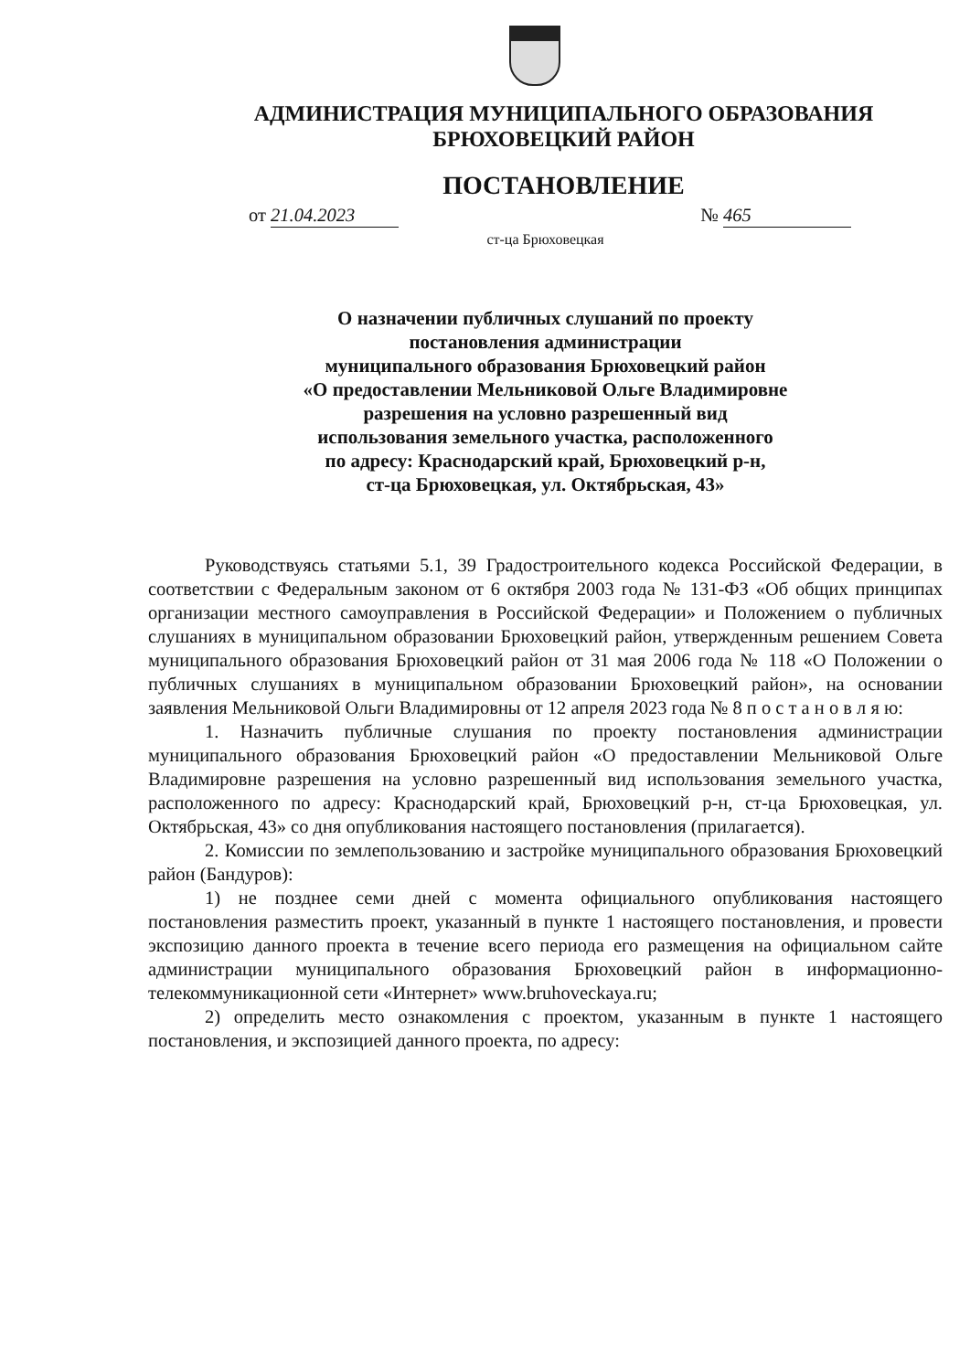АДМИНИСТРАЦИЯ МУНИЦИПАЛЬНОГО ОБРАЗОВАНИЯ
БРЮХОВЕЦКИЙ РАЙОН
ПОСТАНОВЛЕНИЕ
от 21.04.2023 № 465
ст-ца Брюховецкая
О назначении публичных слушаний по проекту
постановления администрации
муниципального образования Брюховецкий район
«О предоставлении Мельниковой Ольге Владимировне
разрешения на условно разрешенный вид
использования земельного участка, расположенного
по адресу: Краснодарский край, Брюховецкий р-н,
ст-ца Брюховецкая, ул. Октябрьская, 43»
Руководствуясь статьями 5.1, 39 Градостроительного кодекса Российской Федерации, в соответствии с Федеральным законом от 6 октября 2003 года № 131-ФЗ «Об общих принципах организации местного самоуправления в Российской Федерации» и Положением о публичных слушаниях в муниципальном образовании Брюховецкий район, утвержденным решением Совета муниципального образования Брюховецкий район от 31 мая 2006 года № 118 «О Положении о публичных слушаниях в муниципальном образовании Брюховецкий район», на основании заявления Мельниковой Ольги Владимировны от 12 апреля 2023 года № 8 п о с т а н о в л я ю:
1. Назначить публичные слушания по проекту постановления администрации муниципального образования Брюховецкий район «О предоставлении Мельниковой Ольге Владимировне разрешения на условно разрешенный вид использования земельного участка, расположенного по адресу: Краснодарский край, Брюховецкий р-н, ст-ца Брюховецкая, ул. Октябрьская, 43» со дня опубликования настоящего постановления (прилагается).
2. Комиссии по землепользованию и застройке муниципального образования Брюховецкий район (Бандуров):
1) не позднее семи дней с момента официального опубликования настоящего постановления разместить проект, указанный в пункте 1 настоящего постановления, и провести экспозицию данного проекта в течение всего периода его размещения на официальном сайте администрации муниципального образования Брюховецкий район в информационно-телекоммуникационной сети «Интернет» www.bruhoveckaya.ru;
2) определить место ознакомления с проектом, указанным в пункте 1 настоящего постановления, и экспозицией данного проекта, по адресу: